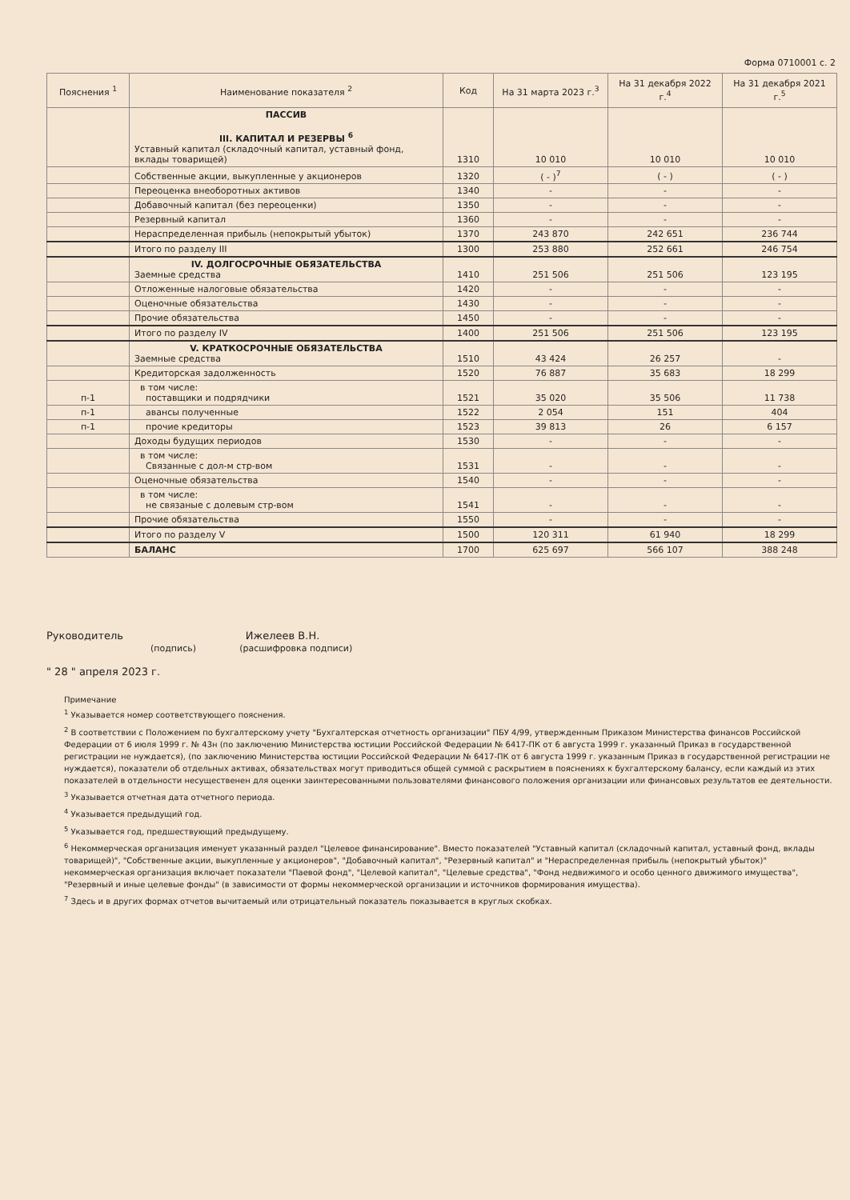Форма 0710001 с. 2
| Пояснения <sup>1</sup> | Наименование показателя <sup>2</sup> | Код | На 31 марта 2023 г.<sup>3</sup> | На 31 декабря 2022 г.<sup>4</sup> | На 31 декабря 2021 г.<sup>5</sup> |
| --- | --- | --- | --- | --- | --- |
| | ПАССИВ III. КАПИТАЛ И РЕЗЕРВЫ <sup>6</sup> Уставный капитал (складочный капитал, уставный фонд, вклады товарищей) | 1310 | 10 010 | 10 010 | 10 010 |
| | Собственные акции, выкупленные у акционеров | 1320 | ( - )<sup>7</sup> | ( - ) | ( - ) |
| | Переоценка внеоборотных активов | 1340 | - | - | - |
| | Добавочный капитал (без переоценки) | 1350 | - | - | - |
| | Резервный капитал | 1360 | - | - | - |
| | Нераспределенная прибыль (непокрытый убыток) | 1370 | 243 870 | 242 651 | 236 744 |
| | Итого по разделу III | 1300 | 253 880 | 252 661 | 246 754 |
| | IV. ДОЛГОСРОЧНЫЕ ОБЯЗАТЕЛЬСТВА Заемные средства | 1410 | 251 506 | 251 506 | 123 195 |
| | Отложенные налоговые обязательства | 1420 | - | - | - |
| | Оценочные обязательства | 1430 | - | - | - |
| | Прочие обязательства | 1450 | - | - | - |
| | Итого по разделу IV | 1400 | 251 506 | 251 506 | 123 195 |
| | V. КРАТКОСРОЧНЫЕ ОБЯЗАТЕЛЬСТВА Заемные средства | 1510 | 43 424 | 26 257 | - |
| | Кредиторская задолженность | 1520 | 76 887 | 35 683 | 18 299 |
| п-1 | в том числе: поставщики и подрядчики | 1521 | 35 020 | 35 506 | 11 738 |
| п-1 | авансы полученные | 1522 | 2 054 | 151 | 404 |
| п-1 | прочие кредиторы | 1523 | 39 813 | 26 | 6 157 |
| | Доходы будущих периодов | 1530 | - | - | - |
| | в том числе: Связанные с дол-м стр-вом | 1531 | - | - | - |
| | Оценочные обязательства | 1540 | - | - | - |
| | в том числе: не связаные с долевым стр-вом | 1541 | - | - | - |
| | Прочие обязательства | 1550 | - | - | - |
| | Итого по разделу V | 1500 | 120 311 | 61 940 | 18 299 |
| | БАЛАНС | 1700 | 625 697 | 566 107 | 388 248 |
Руководитель Ижелеев В.Н.
(подпись) (расшифровка подписи)
" 28 " апреля 2023 г.
Примечание
<sup>1</sup> Указывается номер соответствующего пояснения.
<sup>2</sup> В соответствии с Положением по бухгалтерскому учету "Бухгалтерская отчетность организации" ПБУ 4/99, утвержденным Приказом Министерства финансов Российской Федерации от 6 июля 1999 г. № 43н (по заключению Министерства юстиции Российской Федерации № 6417-ПК от 6 августа 1999 г. указанный Приказ в государственной регистрации не нуждается), (по заключению Министерства юстиции Российской Федерации № 6417-ПК от 6 августа 1999 г. указанным Приказ в государственной регистрации не нуждается), показатели об отдельных активах, обязательствах могут приводиться общей суммой с раскрытием в пояснениях к бухгалтерскому балансу, если каждый из этих показателей в отдельности несущественен для оценки заинтересованными пользователями финансового положения организации или финансовых результатов ее деятельности.
<sup>3</sup> Указывается отчетная дата отчетного периода.
<sup>4</sup> Указывается предыдущий год.
<sup>5</sup> Указывается год, предшествующий предыдущему.
<sup>6</sup> Некоммерческая организация именует указанный раздел "Целевое финансирование". Вместо показателей "Уставный капитал (складочный капитал, уставный фонд, вклады товарищей)", "Собственные акции, выкупленные у акционеров", "Добавочный капитал", "Резервный капитал" и "Нераспределенная прибыль (непокрытый убыток)" некоммерческая организация включает показатели "Паевой фонд", "Целевой капитал", "Целевые средства", "Фонд недвижимого и особо ценного движимого имущества", "Резервный и иные целевые фонды" (в зависимости от формы некоммерческой организации и источников формирования имущества).
<sup>7</sup> Здесь и в других формах отчетов вычитаемый или отрицательный показатель показывается в круглых скобках.